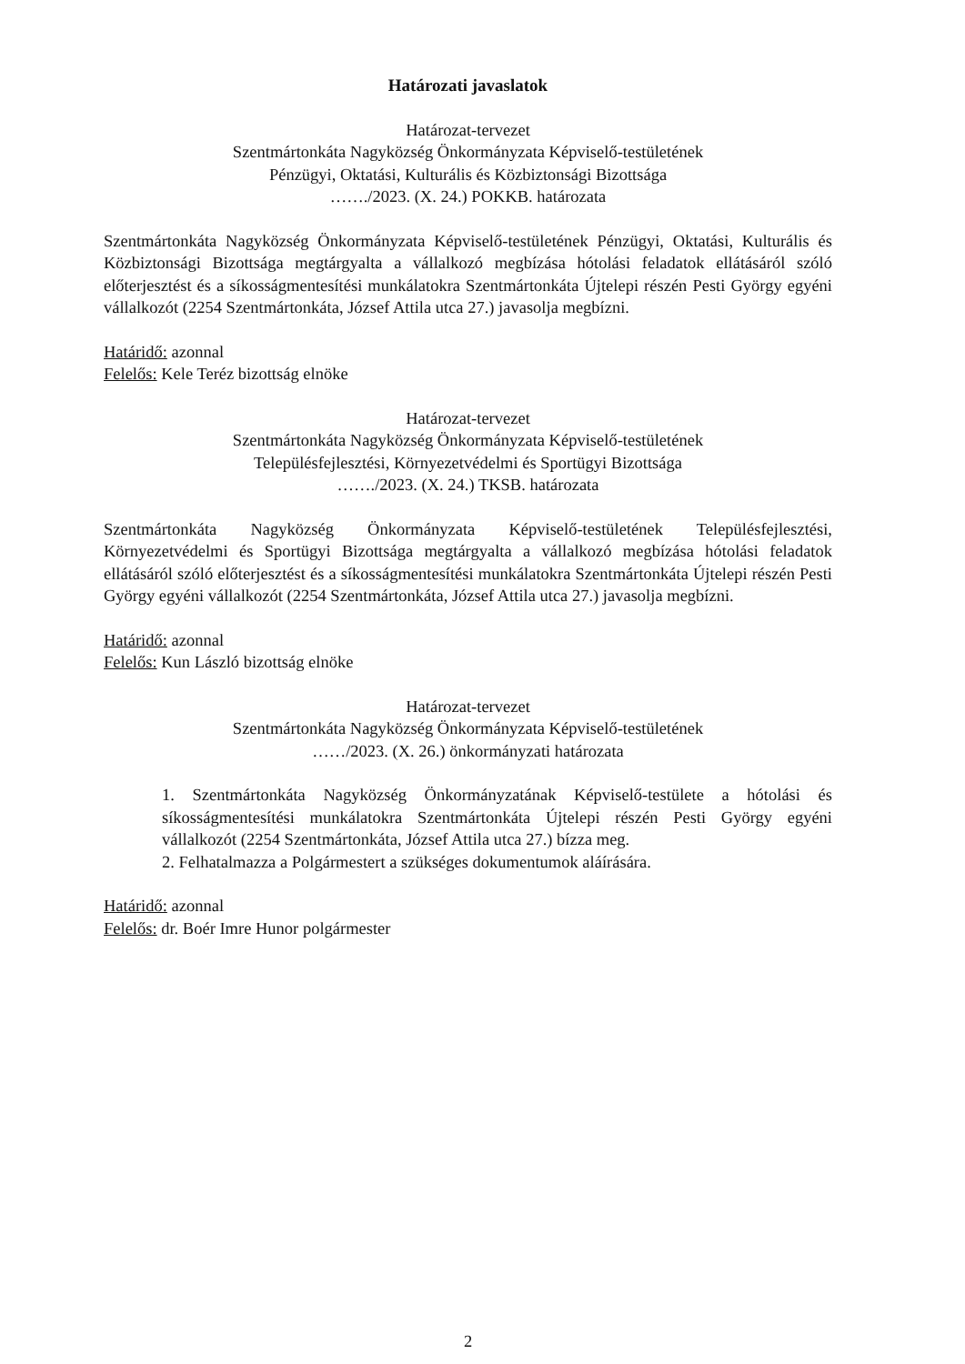Határozati javaslatok
Határozat-tervezet
Szentmártonkáta Nagyközség Önkormányzata Képviselő-testületének
Pénzügyi, Oktatási, Kulturális és Közbiztonsági Bizottsága
……./2023. (X. 24.) POKKB. határozata
Szentmártonkáta Nagyközség Önkormányzata Képviselő-testületének Pénzügyi, Oktatási, Kulturális és Közbiztonsági Bizottsága megtárgyalta a vállalkozó megbízása hótolási feladatok ellátásáról szóló előterjesztést és a síkosságmentesítési munkálatokra Szentmártonkáta Újtelepi részén Pesti György egyéni vállalkozót (2254 Szentmártonkáta, József Attila utca 27.) javasolja megbízni.
Határidő: azonnal
Felelős: Kele Teréz bizottság elnöke
Határozat-tervezet
Szentmártonkáta Nagyközség Önkormányzata Képviselő-testületének
Településfejlesztési, Környezetvédelmi és Sportügyi Bizottsága
……./2023. (X. 24.) TKSB. határozata
Szentmártonkáta Nagyközség Önkormányzata Képviselő-testületének Településfejlesztési, Környezetvédelmi és Sportügyi Bizottsága megtárgyalta a vállalkozó megbízása hótolási feladatok ellátásáról szóló előterjesztést és a síkosságmentesítési munkálatokra Szentmártonkáta Újtelepi részén Pesti György egyéni vállalkozót (2254 Szentmártonkáta, József Attila utca 27.) javasolja megbízni.
Határidő: azonnal
Felelős: Kun László bizottság elnöke
Határozat-tervezet
Szentmártonkáta Nagyközség Önkormányzata Képviselő-testületének
……/2023. (X. 26.) önkormányzati határozata
1. Szentmártonkáta Nagyközség Önkormányzatának Képviselő-testülete a hótolási és síkosságmentesítési munkálatokra Szentmártonkáta Újtelepi részén Pesti György egyéni vállalkozót (2254 Szentmártonkáta, József Attila utca 27.) bízza meg.
2. Felhatalmazza a Polgármestert a szükséges dokumentumok aláírására.
Határidő: azonnal
Felelős: dr. Boér Imre Hunor polgármester
2